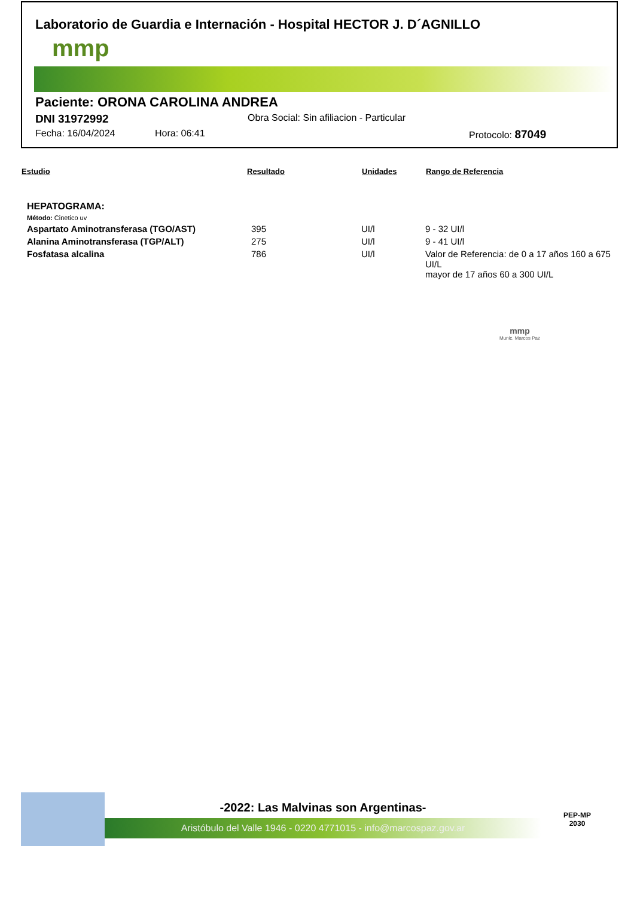Laboratorio de Guardia e Internación - Hospital HECTOR J. D´AGNILLO
mmp
Paciente: ORONA CAROLINA ANDREA
DNI 31972992 Obra Social: Sin afiliacion - Particular
Fecha: 16/04/2024 Hora: 06:41 Protocolo: 87049
| Estudio | Resultado | Unidades | Rango de Referencia |
| --- | --- | --- | --- |
| HEPATOGRAMA: | | | |
| Método: Cinetico uv | | | |
| Aspartato Aminotransferasa (TGO/AST) | 395 | UI/l | 9 - 32 UI/l |
| Alanina Aminotransferasa (TGP/ALT) | 275 | UI/l | 9 - 41 UI/l |
| Fosfatasa alcalina | 786 | UI/l | Valor de Referencia: de 0 a 17 años 160 a 675 UI/L mayor de 17 años 60 a 300 UI/L |
mmp
Munic. Marcos Paz
-2022: Las Malvinas son Argentinas-
Aristóbulo del Valle 1946 - 0220 4771015 - info@marcospaz.gov.ar
PEP-MP
2030